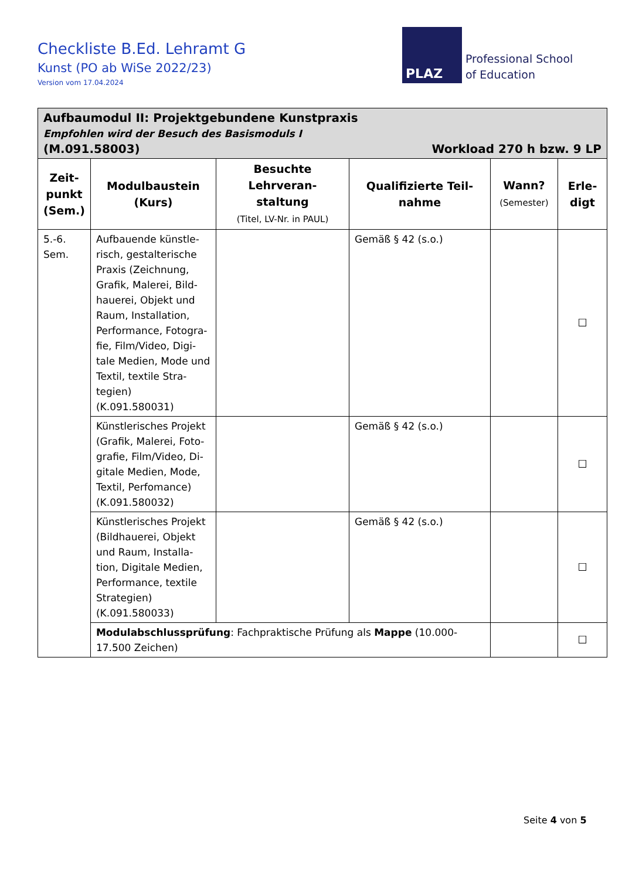Checkliste B.Ed. Lehramt G
Kunst (PO ab WiSe 2022/23)
Version vom 17.04.2024
PLAZ
Professional School
of Education
| Aufbaumodul II: Projektgebundene Kunstpraxis Empfohlen wird der Besuch des Basismoduls I (M.091.58003) Workload 270 h bzw. 9 LP | | | | | |
| Zeit- punkt (Sem.) | Modulbaustein (Kurs) | Besuchte Lehrveran- staltung (Titel, LV-Nr. in PAUL) | Qualifizierte Teil- nahme | Wann? (Semester) | Erle- digt |
| 5.-6. Sem. | Aufbauende künstle-risch, gestalterische Praxis (Zeichnung, Grafik, Malerei, Bild-hauerei, Objekt und Raum, Installation, Performance, Fotogra-fie, Film/Video, Digi-tale Medien, Mode und Textil, textile Stra-tegien) (K.091.580031) | | Gemäß § 42 (s.o.) | | ☐ |
| | Künstlerisches Projekt (Grafik, Malerei, Foto-grafie, Film/Video, Di-gitale Medien, Mode, Textil, Perfomance) (K.091.580032) | | Gemäß § 42 (s.o.) | | ☐ |
| | Künstlerisches Projekt (Bildhauerei, Objekt und Raum, Installa-tion, Digitale Medien, Performance, textile Strategien) (K.091.580033) | | Gemäß § 42 (s.o.) | | ☐ |
| | Modulabschlussprüfung : Fachpraktische Prüfung als Mappe (10.000-17.500 Zeichen) | | | | ☐ |
Seite 4 von 5